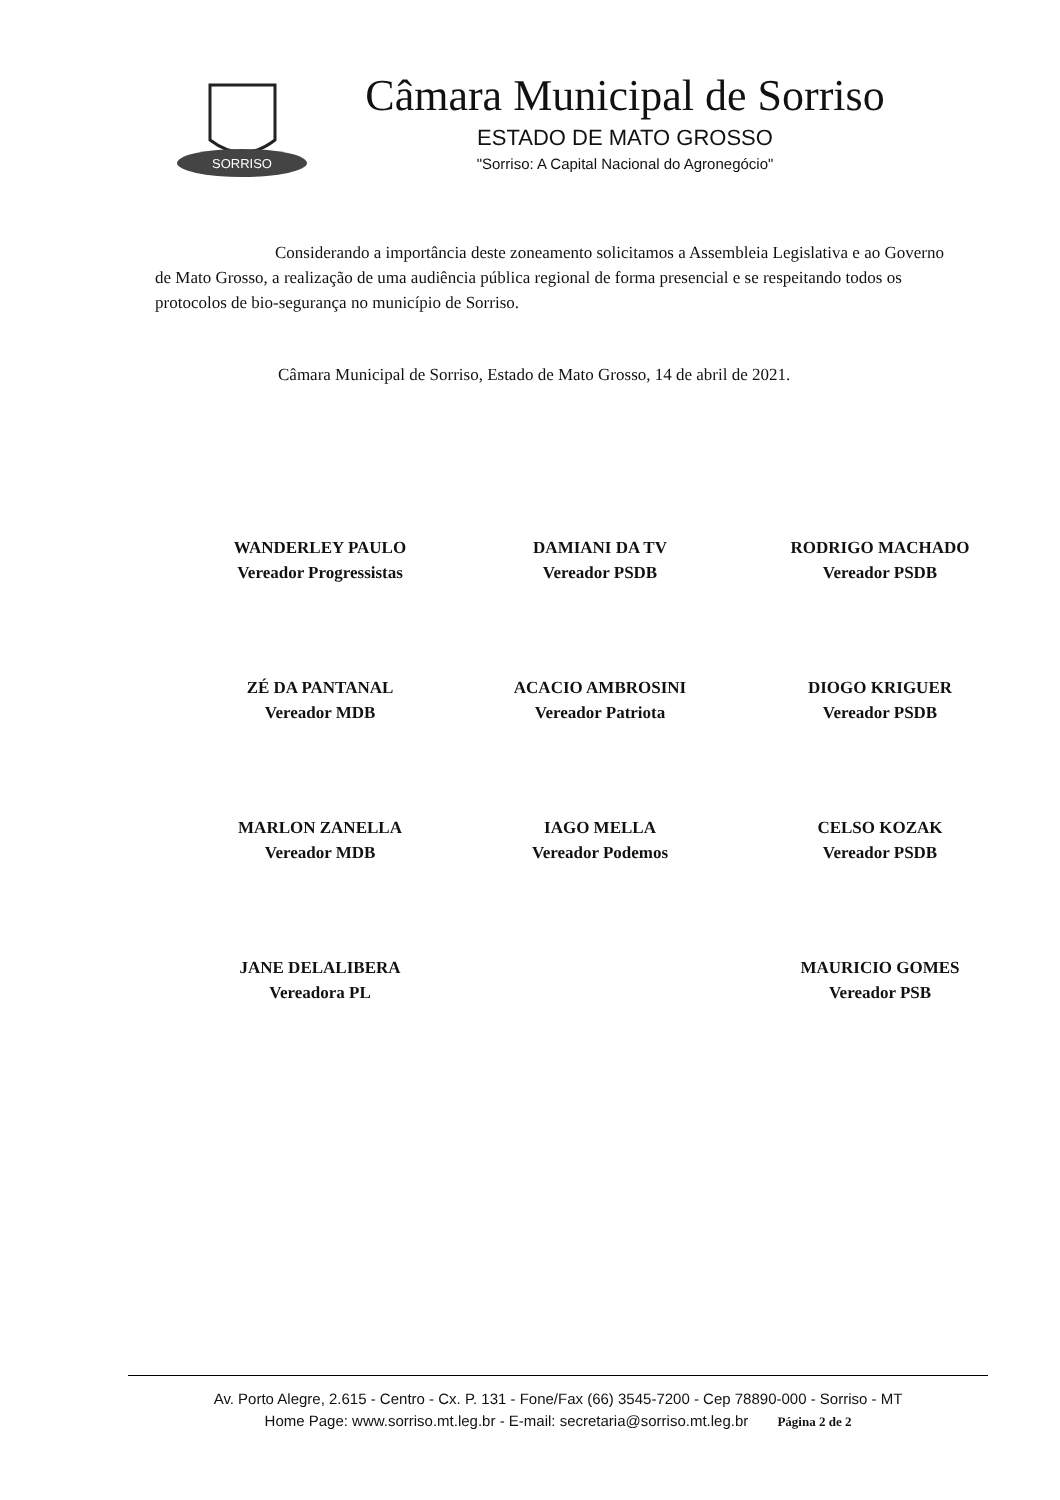SORRISO
Câmara Municipal de Sorriso
ESTADO DE MATO GROSSO
"Sorriso: A Capital Nacional do Agronegócio"
Considerando a importância deste zoneamento solicitamos a Assembleia Legislativa e ao Governo de Mato Grosso, a realização de uma audiência pública regional de forma presencial e se respeitando todos os protocolos de bio-segurança no município de Sorriso.
Câmara Municipal de Sorriso, Estado de Mato Grosso, 14 de abril de 2021.
WANDERLEY PAULO
Vereador Progressistas
DAMIANI DA TV
Vereador PSDB
RODRIGO MACHADO
Vereador PSDB
ZÉ DA PANTANAL
Vereador MDB
ACACIO AMBROSINI
Vereador Patriota
DIOGO KRIGUER
Vereador PSDB
MARLON ZANELLA
Vereador MDB
IAGO MELLA
Vereador Podemos
CELSO KOZAK
Vereador PSDB
JANE DELALIBERA
Vereadora PL
MAURICIO GOMES
Vereador PSB
Av. Porto Alegre, 2.615 - Centro - Cx. P. 131 - Fone/Fax (66) 3545-7200 - Cep 78890-000 - Sorriso - MT
Home Page: www.sorriso.mt.leg.br - E-mail: secretaria@sorriso.mt.leg.br Página 2 de 2